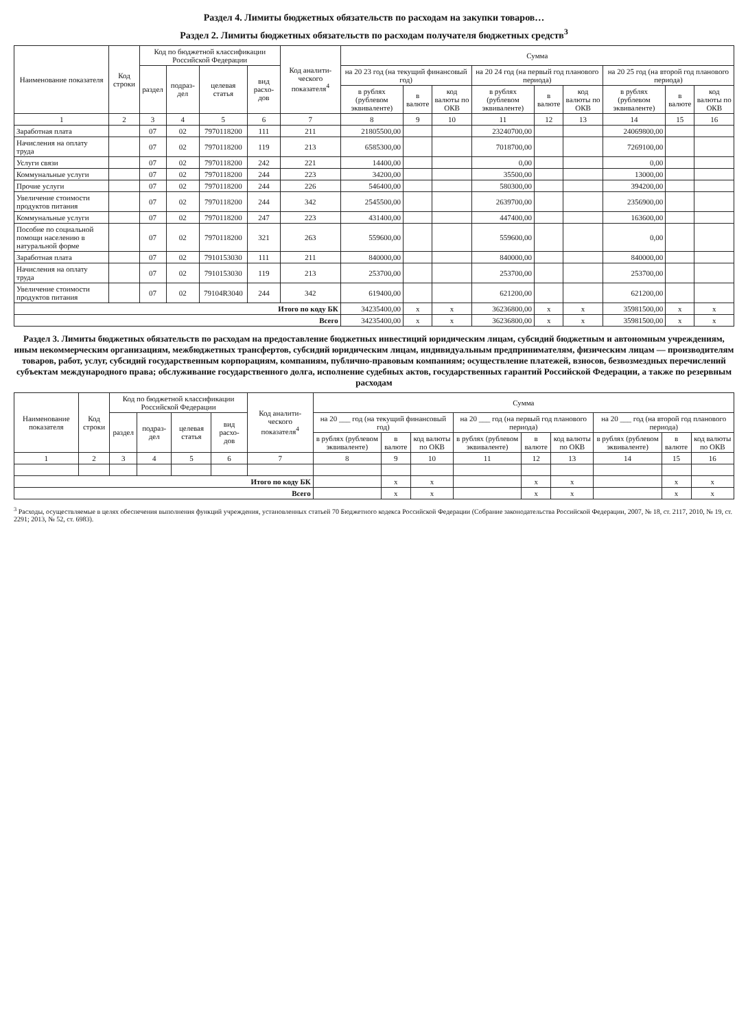Раздел 4. Лимиты бюджетных обязательств по расходам на закупки товаров…
Раздел 2. Лимиты бюджетных обязательств по расходам получателя бюджетных средств<sup>3</sup>
| Наименование показателя | Код строки | Код по бюджетной классификации Российской Федерации | | | | Код аналити-ческого показателя<sup>4</sup> | Сумма | | | | | | | | |
| --- | --- | --- | --- | --- | --- | --- | --- | --- | --- | --- | --- | --- | --- | --- | --- |
| | | раздел | подраз-дел | целевая статья | вид расхо-дов | | на 20 23 год (на текущий финансовый год) | | | на 20 24 год (на первый год планового периода) | | | на 20 25 год (на второй год планового периода) | | |
| | | | | | | | в рублях (рублевом эквиваленте) | в валюте | код валюты по ОКВ | в рублях (рублевом эквиваленте) | в валюте | код валюты по ОКВ | в рублях (рублевом эквиваленте) | в валюте | код валюты по ОКВ |
| 1 | 2 | 3 | 4 | 5 | 6 | 7 | 8 | 9 | 10 | 11 | 12 | 13 | 14 | 15 | 16 |
| Заработная плата | | 07 | 02 | 7970118200 | 111 | 211 | 21805500,00 | | | 23240700,00 | | | 24069800,00 | | |
| Начисления на оплату труда | | 07 | 02 | 7970118200 | 119 | 213 | 6585300,00 | | | 7018700,00 | | | 7269100,00 | | |
| Услуги связи | | 07 | 02 | 7970118200 | 242 | 221 | 14400,00 | | | 0,00 | | | 0,00 | | |
| Коммунальные услуги | | 07 | 02 | 7970118200 | 244 | 223 | 34200,00 | | | 35500,00 | | | 13000,00 | | |
| Прочие услуги | | 07 | 02 | 7970118200 | 244 | 226 | 546400,00 | | | 580300,00 | | | 394200,00 | | |
| Увеличение стоимости продуктов питания | | 07 | 02 | 7970118200 | 244 | 342 | 2545500,00 | | | 2639700,00 | | | 2356900,00 | | |
| Коммунальные услуги | | 07 | 02 | 7970118200 | 247 | 223 | 431400,00 | | | 447400,00 | | | 163600,00 | | |
| Пособие по социальной помощи населению в натуральной форме | | 07 | 02 | 7970118200 | 321 | 263 | 559600,00 | | | 559600,00 | | | 0,00 | | |
| Заработная плата | | 07 | 02 | 7910153030 | 111 | 211 | 840000,00 | | | 840000,00 | | | 840000,00 | | |
| Начисления на оплату труда | | 07 | 02 | 7910153030 | 119 | 213 | 253700,00 | | | 253700,00 | | | 253700,00 | | |
| Увеличение стоимости продуктов питания | | 07 | 02 | 79104R3040 | 244 | 342 | 619400,00 | | | 621200,00 | | | 621200,00 | | |
| Итого по коду БК | | | | | | | 34235400,00 | x | x | 36236800,00 | x | x | 35981500,00 | x | x |
| Всего | | | | | | | 34235400,00 | x | x | 36236800,00 | x | x | 35981500,00 | x | x |
Раздел 3. Лимиты бюджетных обязательств по расходам на предоставление бюджетных инвестиций юридическим лицам, субсидий бюджетным и автономным учреждениям, иным некоммерческим организациям, межбюджетных трансфертов, субсидий юридическим лицам, индивидуальным предпринимателям, физическим лицам — производителям товаров, работ, услуг, субсидий государственным корпорациям, компаниям, публично-правовым компаниям; осуществление платежей, взносов, безвозмездных перечислений субъектам международного права; обслуживание государственного долга, исполнение судебных актов, государственных гарантий Российской Федерации, а также по резервным расходам
| Наименование показателя | Код строки | Код по бюджетной классификации Российской Федерации | | | | Код аналити-ческого показателя<sup>4</sup> | Сумма | | | | | | | | |
| --- | --- | --- | --- | --- | --- | --- | --- | --- | --- | --- | --- | --- | --- | --- | --- |
| | | раздел | подраз-дел | целевая статья | вид расхо-дов | | на 20 ___ год (на текущий финансовый год) | | | на 20 ___ год (на первый год планового периода) | | | на 20 ___ год (на второй год планового периода) | | |
| | | | | | | | в рублях (рублевом эквиваленте) | в валюте | код валюты по ОКВ | в рублях (рублевом эквиваленте) | в валюте | код валюты по ОКВ | в рублях (рублевом эквиваленте) | в валюте | код валюты по ОКВ |
| 1 | 2 | 3 | 4 | 5 | 6 | 7 | 8 | 9 | 10 | 11 | 12 | 13 | 14 | 15 | 16 |
| Итого по коду БК | | | | | | | | x | x | | x | x | | x | x |
| Всего | | | | | | | | x | x | | x | x | | x | x |
<sup>3</sup> Расходы, осуществляемые в целях обеспечения выполнения функций учреждения, установленных статьей 70 Бюджетного кодекса Российской Федерации (Собрание законодательства Российской Федерации, 2007, № 18, ст. 2117, 2010, № 19, ст. 2291; 2013, № 52, ст. 6983).